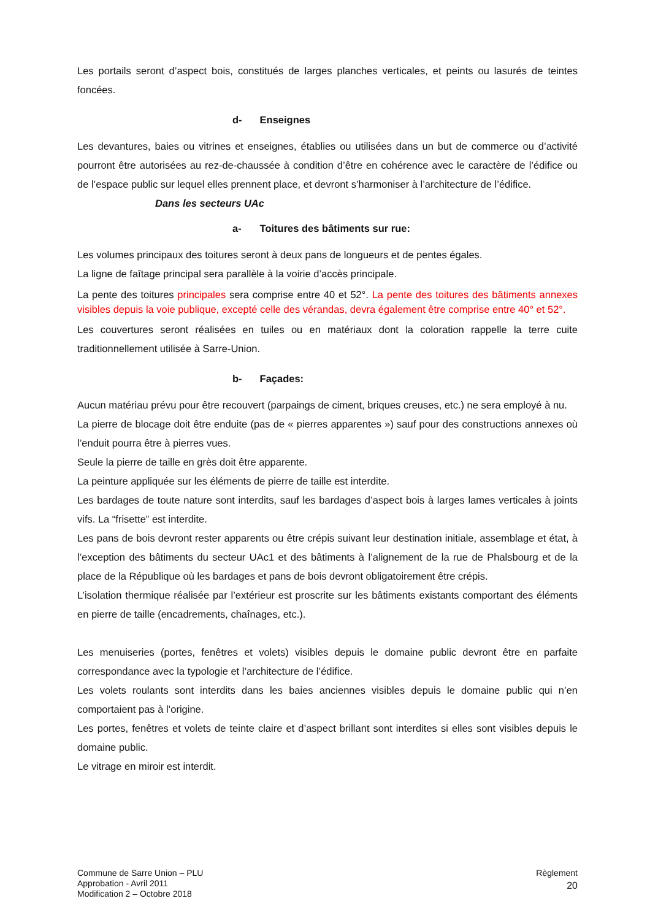Les portails seront d’aspect bois, constitués de larges planches verticales, et peints ou lasurés de teintes foncées.
d- Enseignes
Les devantures, baies ou vitrines et enseignes, établies ou utilisées dans un but de commerce ou d’activité pourront être autorisées au rez-de-chaussée à condition d’être en cohérence avec le caractère de l’édifice ou de l’espace public sur lequel elles prennent place, et devront s’harmoniser à l’architecture de l’édifice.
Dans les secteurs UAc
a- Toitures des bâtiments sur rue:
Les volumes principaux des toitures seront à deux pans de longueurs et de pentes égales.
La ligne de faîtage principal sera parallèle à la voirie d’accès principale.
La pente des toitures principales sera comprise entre 40 et 52°. La pente des toitures des bâtiments annexes visibles depuis la voie publique, excepté celle des vérandas, devra également être comprise entre 40° et 52°.
Les couvertures seront réalisées en tuiles ou en matériaux dont la coloration rappelle la terre cuite traditionnellement utilisée à Sarre-Union.
b- Façades:
Aucun matériau prévu pour être recouvert (parpaings de ciment, briques creuses, etc.) ne sera employé à nu.
La pierre de blocage doit être enduite (pas de « pierres apparentes ») sauf pour des constructions annexes où l’enduit pourra être à pierres vues.
Seule la pierre de taille en grès doit être apparente.
La peinture appliquée sur les éléments de pierre de taille est interdite.
Les bardages de toute nature sont interdits, sauf les bardages d’aspect bois à larges lames verticales à joints vifs. La “frisette” est interdite.
Les pans de bois devront rester apparents ou être crépis suivant leur destination initiale, assemblage et état, à l’exception des bâtiments du secteur UAc1 et des bâtiments à l’alignement de la rue de Phalsbourg et de la place de la République où les bardages et pans de bois devront obligatoirement être crépis.
L’isolation thermique réalisée par l’extérieur est proscrite sur les bâtiments existants comportant des éléments en pierre de taille (encadrements, chaînages, etc.).
Les menuiseries (portes, fenêtres et volets) visibles depuis le domaine public devront être en parfaite correspondance avec la typologie et l’architecture de l’édifice.
Les volets roulants sont interdits dans les baies anciennes visibles depuis le domaine public qui n’en comportaient pas à l’origine.
Les portes, fenêtres et volets de teinte claire et d’aspect brillant sont interdites si elles sont visibles depuis le domaine public.
Le vitrage en miroir est interdit.
Commune de Sarre Union – PLU
Approbation - Avril 2011
Modification 2 – Octobre 2018
Règlement
20